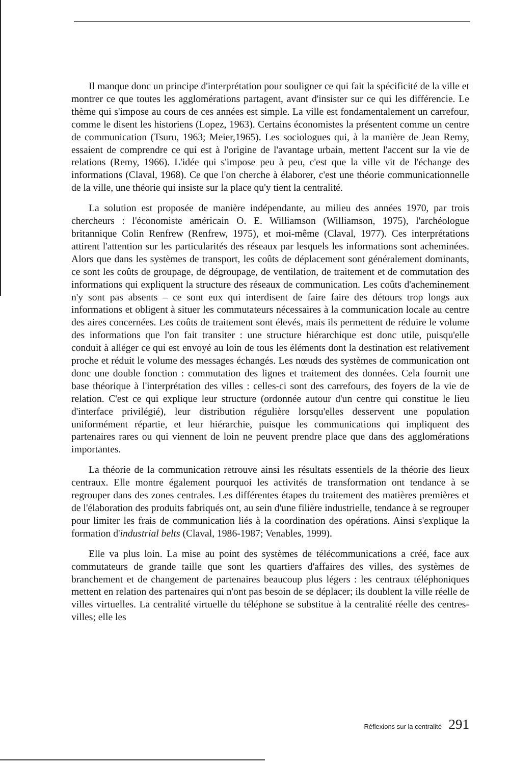Il manque donc un principe d'interprétation pour souligner ce qui fait la spécificité de la ville et montrer ce que toutes les agglomérations partagent, avant d'insister sur ce qui les différencie. Le thème qui s'impose au cours de ces années est simple. La ville est fondamentalement un carrefour, comme le disent les historiens (Lopez, 1963). Certains économistes la présentent comme un centre de communication (Tsuru, 1963; Meier,1965). Les sociologues qui, à la manière de Jean Remy, essaient de comprendre ce qui est à l'origine de l'avantage urbain, mettent l'accent sur la vie de relations (Remy, 1966). L'idée qui s'impose peu à peu, c'est que la ville vit de l'échange des informations (Claval, 1968). Ce que l'on cherche à élaborer, c'est une théorie communicationnelle de la ville, une théorie qui insiste sur la place qu'y tient la centralité.
La solution est proposée de manière indépendante, au milieu des années 1970, par trois chercheurs : l'économiste américain O. E. Williamson (Williamson, 1975), l'archéologue britannique Colin Renfrew (Renfrew, 1975), et moi-même (Claval, 1977). Ces interprétations attirent l'attention sur les particularités des réseaux par lesquels les informations sont acheminées. Alors que dans les systèmes de transport, les coûts de déplacement sont généralement dominants, ce sont les coûts de groupage, de dégroupage, de ventilation, de traitement et de commutation des informations qui expliquent la structure des réseaux de communication. Les coûts d'acheminement n'y sont pas absents – ce sont eux qui interdisent de faire faire des détours trop longs aux informations et obligent à situer les commutateurs nécessaires à la communication locale au centre des aires concernées. Les coûts de traitement sont élevés, mais ils permettent de réduire le volume des informations que l'on fait transiter : une structure hiérarchique est donc utile, puisqu'elle conduit à alléger ce qui est envoyé au loin de tous les éléments dont la destination est relativement proche et réduit le volume des messages échangés. Les nœuds des systèmes de communication ont donc une double fonction : commutation des lignes et traitement des données. Cela fournit une base théorique à l'interprétation des villes : celles-ci sont des carrefours, des foyers de la vie de relation. C'est ce qui explique leur structure (ordonnée autour d'un centre qui constitue le lieu d'interface privilégié), leur distribution régulière lorsqu'elles desservent une population uniformément répartie, et leur hiérarchie, puisque les communications qui impliquent des partenaires rares ou qui viennent de loin ne peuvent prendre place que dans des agglomérations importantes.
La théorie de la communication retrouve ainsi les résultats essentiels de la théorie des lieux centraux. Elle montre également pourquoi les activités de transformation ont tendance à se regrouper dans des zones centrales. Les différentes étapes du traitement des matières premières et de l'élaboration des produits fabriqués ont, au sein d'une filière industrielle, tendance à se regrouper pour limiter les frais de communication liés à la coordination des opérations. Ainsi s'explique la formation d'industrial belts (Claval, 1986-1987; Venables, 1999).
Elle va plus loin. La mise au point des systèmes de télécommunications a créé, face aux commutateurs de grande taille que sont les quartiers d'affaires des villes, des systèmes de branchement et de changement de partenaires beaucoup plus légers : les centraux téléphoniques mettent en relation des partenaires qui n'ont pas besoin de se déplacer; ils doublent la ville réelle de villes virtuelles. La centralité virtuelle du téléphone se substitue à la centralité réelle des centres-villes; elle les
Réflexions sur la centralité 291